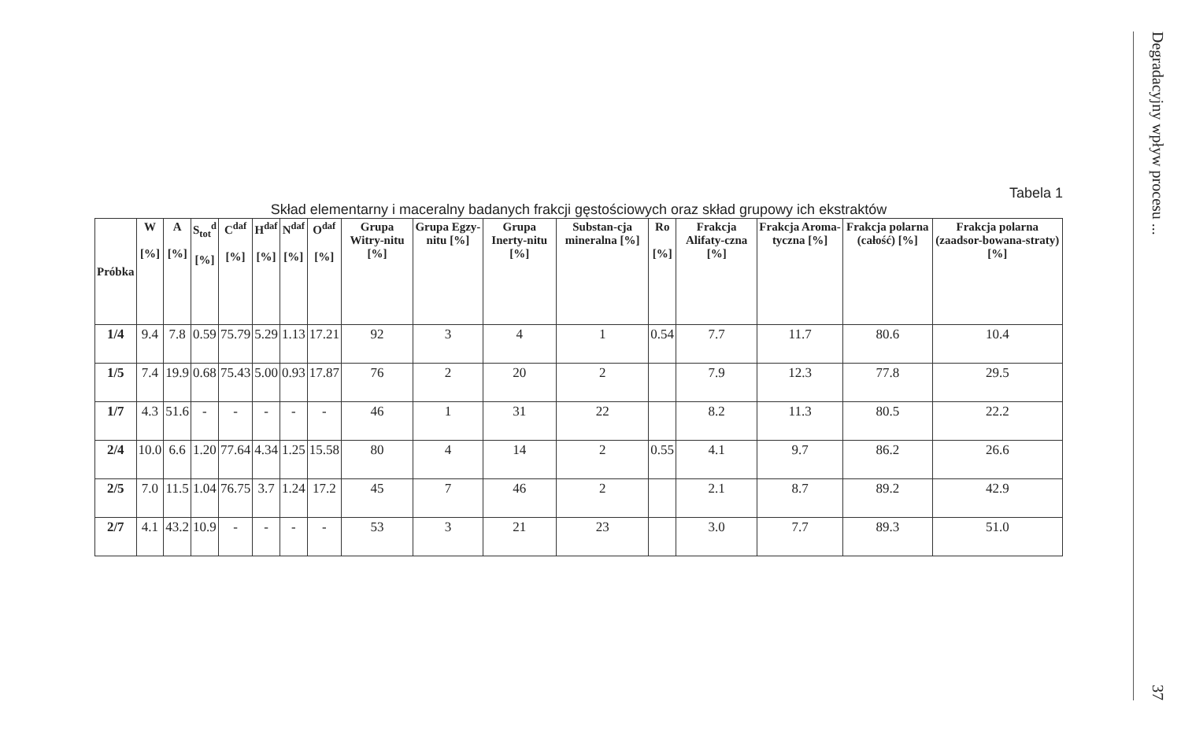Tabela 1
Skład elementarny i maceralny badanych frakcji gęstościowych oraz skład grupowy ich ekstraktów
| Próbka | W [%] | A [%] | S<sub>tot</sub><sup>d</sup> [%] | C<sup>daf</sup> [%] | H<sup>daf</sup> [%] | N<sup>daf</sup> [%] | O<sup>daf</sup> [%] | Grupa Witry-nitu [%] | Grupa Egzy-nitu [%] | Grupa Inerty-nitu [%] | Substan-cja mineralna [%] | Ro [%] | Frakcja Alifaty-czna [%] | Frakcja Aroma-tyczna [%] | Frakcja polarna (całość) [%] | Frakcja polarna (zaadsor-bowana-straty) [%] |
| --- | --- | --- | --- | --- | --- | --- | --- | --- | --- | --- | --- | --- | --- | --- | --- | --- |
| 1/4 | 9.4 | 7.8 | 0.59 | 75.79 | 5.29 | 1.13 | 17.21 | 92 | 3 | 4 | 1 | 0.54 | 7.7 | 11.7 | 80.6 | 10.4 |
| 1/5 | 7.4 | 19.9 | 0.68 | 75.43 | 5.00 | 0.93 | 17.87 | 76 | 2 | 20 | 2 | | 7.9 | 12.3 | 77.8 | 29.5 |
| 1/7 | 4.3 | 51.6 | - | - | - | - | - | 46 | 1 | 31 | 22 | | 8.2 | 11.3 | 80.5 | 22.2 |
| 2/4 | 10.0 | 6.6 | 1.20 | 77.64 | 4.34 | 1.25 | 15.58 | 80 | 4 | 14 | 2 | 0.55 | 4.1 | 9.7 | 86.2 | 26.6 |
| 2/5 | 7.0 | 11.5 | 1.04 | 76.75 | 3.7 | 1.24 | 17.2 | 45 | 7 | 46 | 2 | | 2.1 | 8.7 | 89.2 | 42.9 |
| 2/7 | 4.1 | 43.2 | 10.9 | - | - | - | - | 53 | 3 | 21 | 23 | | 3.0 | 7.7 | 89.3 | 51.0 |
Degradacyjny wpływ procesu ...
37